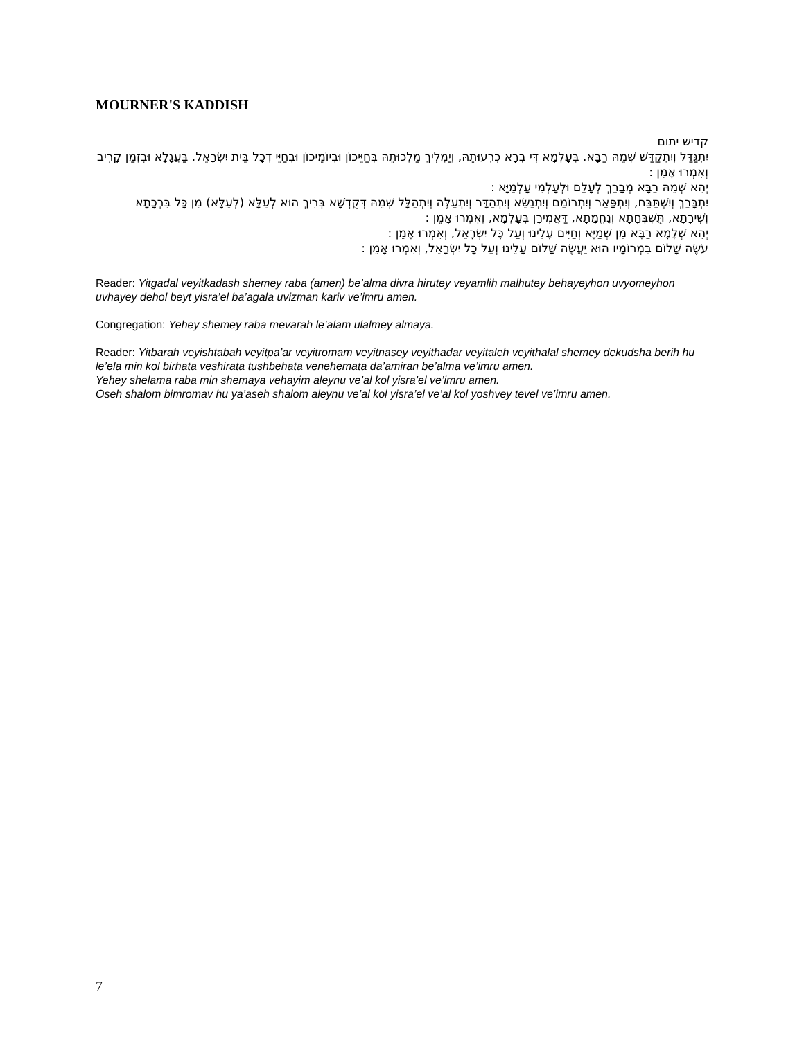MOURNER'S KADDISH
קדיש יתום
יִתְגַּדַּל וְיִתְקַדַּשׁ שְׁמֵהּ רַבָּא. בְּעָלְמָא דִּי בְרָא כִרְעוּתֵהּ, וְיַמְלִיךְ מַלְכוּתֵהּ בְּחַיֵּיכוֹן וּבְיוֹמֵיכוֹן וּבְחַיֵּי דְכָל בֵּית יִשְׂרָאֵל. בַּעֲגָלָא וּבִזְמַן קָרִיב וְאִמְרוּ אָמֵן :
יְהֵא שְׁמֵהּ רַבָּא מְבָרַךְ לְעָלַם וּלְעָלְמֵי עָלְמַיָּא :
יִתְבָּרַךְ וְיִשְׁתַּבַּח, וְיִתְפָּאַר וְיִתְרוֹמַם וְיִתְנַשֵּׂא וְיִתְהַדָּר וְיִתְעַלֶּה וְיִתְהַלָּל שְׁמֵהּ דְּקֻדְשָׁא בְּרִיךְ הוּא לְעֵלָּא (לְעֵלָּא) מִן כָּל בִּרְכָתָא וְשִׁירָתָא, תֻּשְׁבְּחָתָא וְנֶחֱמָתָא, דַּאֲמִירָן בְּעָלְמָא, וְאִמְרוּ אָמֵן :
יְהֵא שְׁלָמָא רַבָּא מִן שְׁמַיָּא וְחַיִּים עָלֵינוּ וְעַל כָּל יִשְׂרָאֵל, וְאִמְרוּ אָמֵן :
עֹשֶׂה שָׁלוֹם בִּמְרוֹמָיו הוּא יַעֲשֶׂה שָׁלוֹם עָלֵינוּ וְעַל כָּל יִשְׂרָאֵל, וְאִמְרוּ אָמֵן :
Reader: Yitgadal veyitkadash shemey raba (amen) be’alma divra hirutey veyamlih malhutey behayeyhon uvyomeyhon uvhayey dehol beyt yisra’el ba’agala uvizman kariv ve’imru amen.
Congregation: Yehey shemey raba mevarah le’alam ulalmey almaya.
Reader: Yitbarah veyishtabah veyitpa’ar veyitromam veyitnasey veyithadar veyitaleh veyithalal shemey dekudsha berih hu le’ela min kol birhata veshirata tushbehata venehemata da’amiran be’alma ve’imru amen.
Yehey shelama raba min shemaya vehayim aleynu ve’al kol yisra’el ve’imru amen.
Oseh shalom bimromav hu ya’aseh shalom aleynu ve’al kol yisra’el ve’al kol yoshvey tevel ve’imru amen.
7